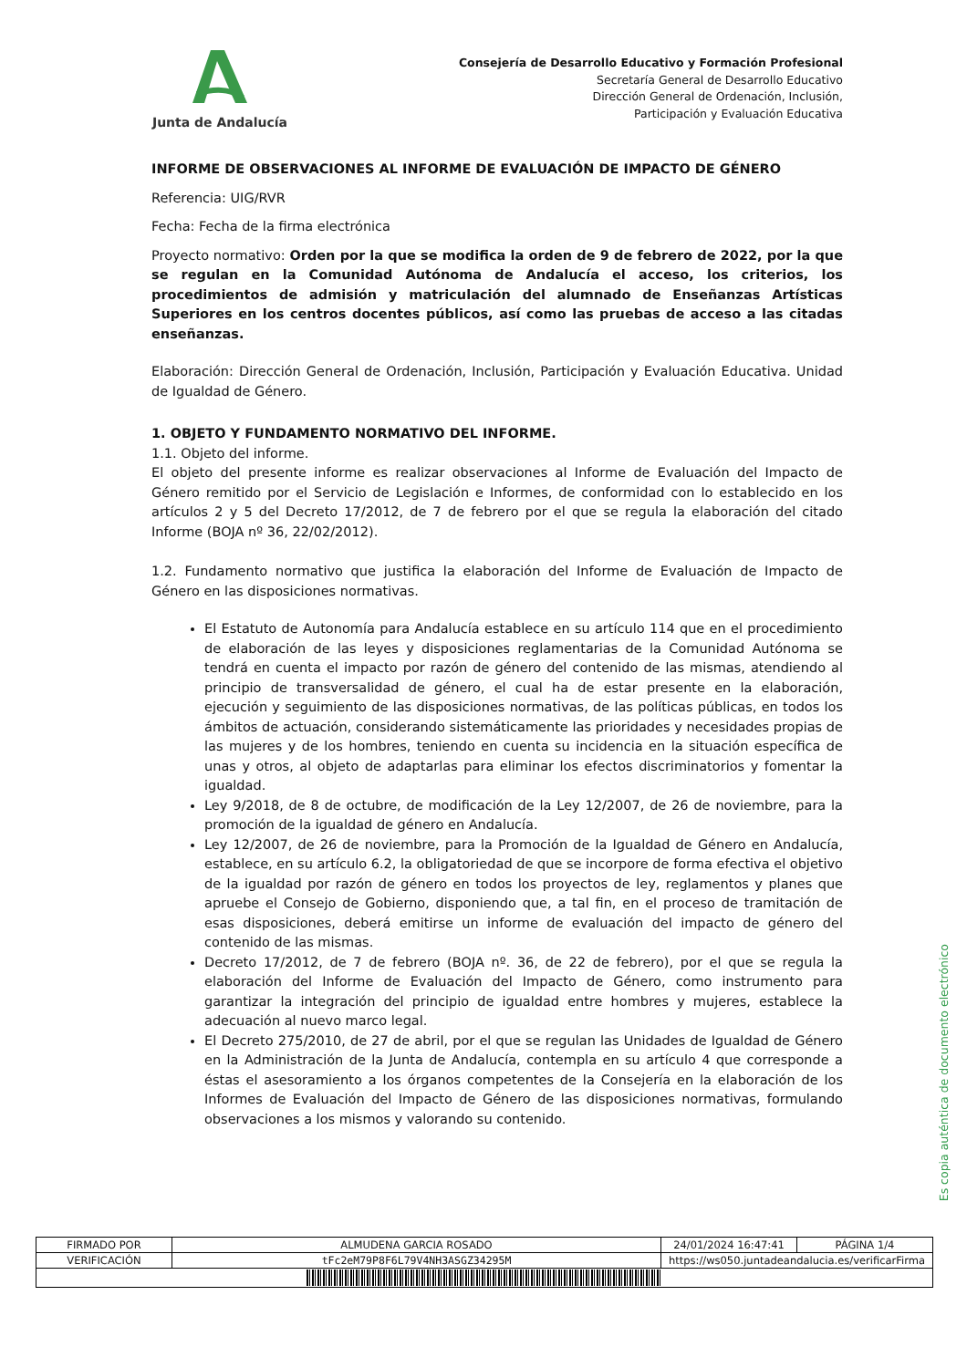Junta de Andalucía
Consejería de Desarrollo Educativo y Formación Profesional
Secretaría General de Desarrollo Educativo
Dirección General de Ordenación, Inclusión,
Participación y Evaluación Educativa
INFORME DE OBSERVACIONES AL INFORME DE EVALUACIÓN DE IMPACTO DE GÉNERO
Referencia: UIG/RVR
Fecha: Fecha de la firma electrónica
Proyecto normativo: Orden por la que se modifica la orden de 9 de febrero de 2022, por la que se regulan en la Comunidad Autónoma de Andalucía el acceso, los criterios, los procedimientos de admisión y matriculación del alumnado de Enseñanzas Artísticas Superiores en los centros docentes públicos, así como las pruebas de acceso a las citadas enseñanzas.
Elaboración: Dirección General de Ordenación, Inclusión, Participación y Evaluación Educativa. Unidad de Igualdad de Género.
1. OBJETO Y FUNDAMENTO NORMATIVO DEL INFORME.
1.1. Objeto del informe.
El objeto del presente informe es realizar observaciones al Informe de Evaluación del Impacto de Género remitido por el Servicio de Legislación e Informes, de conformidad con lo establecido en los artículos 2 y 5 del Decreto 17/2012, de 7 de febrero por el que se regula la elaboración del citado Informe (BOJA nº 36, 22/02/2012).
1.2. Fundamento normativo que justifica la elaboración del Informe de Evaluación de Impacto de Género en las disposiciones normativas.
El Estatuto de Autonomía para Andalucía establece en su artículo 114 que en el procedimiento de elaboración de las leyes y disposiciones reglamentarias de la Comunidad Autónoma se tendrá en cuenta el impacto por razón de género del contenido de las mismas, atendiendo al principio de transversalidad de género, el cual ha de estar presente en la elaboración, ejecución y seguimiento de las disposiciones normativas, de las políticas públicas, en todos los ámbitos de actuación, considerando sistemáticamente las prioridades y necesidades propias de las mujeres y de los hombres, teniendo en cuenta su incidencia en la situación específica de unas y otros, al objeto de adaptarlas para eliminar los efectos discriminatorios y fomentar la igualdad.
Ley 9/2018, de 8 de octubre, de modificación de la Ley 12/2007, de 26 de noviembre, para la promoción de la igualdad de género en Andalucía.
Ley 12/2007, de 26 de noviembre, para la Promoción de la Igualdad de Género en Andalucía, establece, en su artículo 6.2, la obligatoriedad de que se incorpore de forma efectiva el objetivo de la igualdad por razón de género en todos los proyectos de ley, reglamentos y planes que apruebe el Consejo de Gobierno, disponiendo que, a tal fin, en el proceso de tramitación de esas disposiciones, deberá emitirse un informe de evaluación del impacto de género del contenido de las mismas.
Decreto 17/2012, de 7 de febrero (BOJA nº. 36, de 22 de febrero), por el que se regula la elaboración del Informe de Evaluación del Impacto de Género, como instrumento para garantizar la integración del principio de igualdad entre hombres y mujeres, establece la adecuación al nuevo marco legal.
El Decreto 275/2010, de 27 de abril, por el que se regulan las Unidades de Igualdad de Género en la Administración de la Junta de Andalucía, contempla en su artículo 4 que corresponde a éstas el asesoramiento a los órganos competentes de la Consejería en la elaboración de los Informes de Evaluación del Impacto de Género de las disposiciones normativas, formulando observaciones a los mismos y valorando su contenido.
Es copia auténtica de documento electrónico
| FIRMADO POR | ALMUDENA GARCIA ROSADO | | 24/01/2024 16:47:41 | PÁGINA 1/4 |
| VERIFICACIÓN | tFc2eM79P8F6L79V4NH3ASGZ34295M | https://ws050.juntadeandalucia.es/verificarFirma | | |